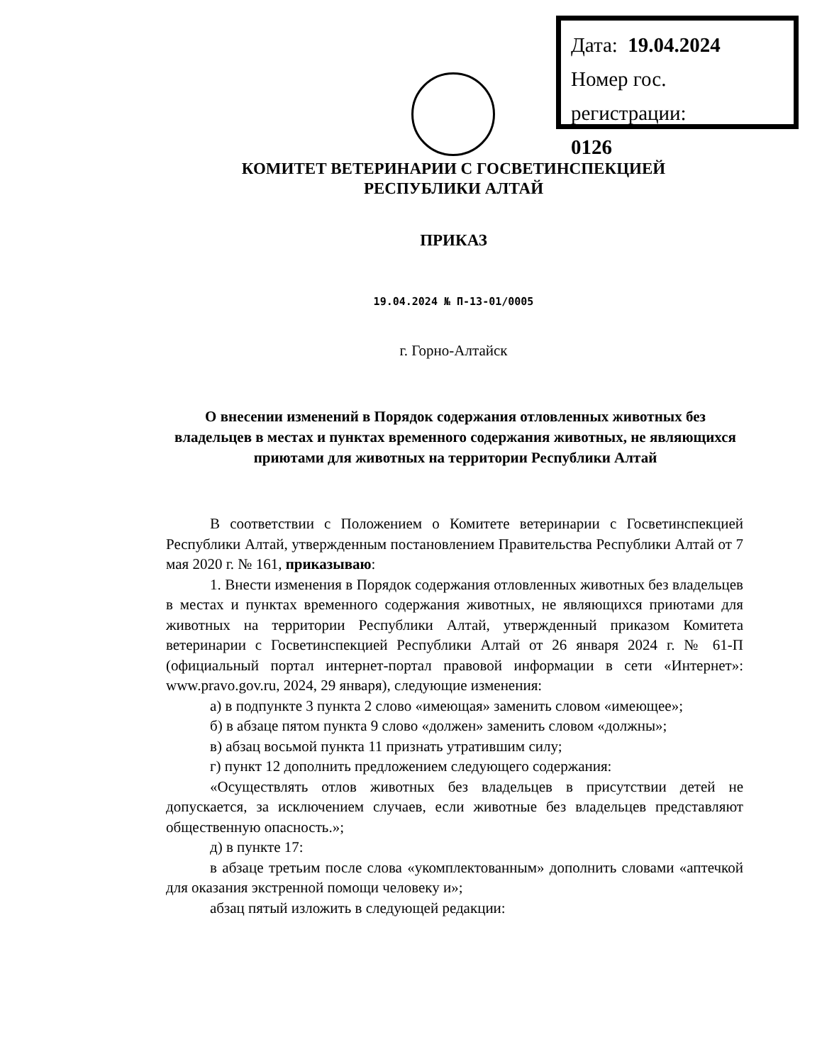Дата: 19.04.2024
Номер гос. регистрации:
0126
КОМИТЕТ ВЕТЕРИНАРИИ С ГОСВЕТИНСПЕКЦИЕЙ
РЕСПУБЛИКИ АЛТАЙ
ПРИКАЗ
19.04.2024 № П-13-01/0005
г. Горно-Алтайск
О внесении изменений в Порядок содержания отловленных животных без владельцев в местах и пунктах временного содержания животных, не являющихся приютами для животных на территории Республики Алтай
В соответствии с Положением о Комитете ветеринарии с Госветинспекцией Республики Алтай, утвержденным постановлением Правительства Республики Алтай от 7 мая 2020 г. № 161, приказываю:
1. Внести изменения в Порядок содержания отловленных животных без владельцев в местах и пунктах временного содержания животных, не являющихся приютами для животных на территории Республики Алтай, утвержденный приказом Комитета ветеринарии с Госветинспекцией Республики Алтай от 26 января 2024 г. № 61-П (официальный портал интернет-портал правовой информации в сети «Интернет»: www.pravo.gov.ru, 2024, 29 января), следующие изменения:
а) в подпункте 3 пункта 2 слово «имеющая» заменить словом «имеющее»;
б) в абзаце пятом пункта 9 слово «должен» заменить словом «должны»;
в) абзац восьмой пункта 11 признать утратившим силу;
г) пункт 12 дополнить предложением следующего содержания:
«Осуществлять отлов животных без владельцев в присутствии детей не допускается, за исключением случаев, если животные без владельцев представляют общественную опасность.»;
д) в пункте 17:
в абзаце третьим после слова «укомплектованным» дополнить словами «аптечкой для оказания экстренной помощи человеку и»;
абзац пятый изложить в следующей редакции: